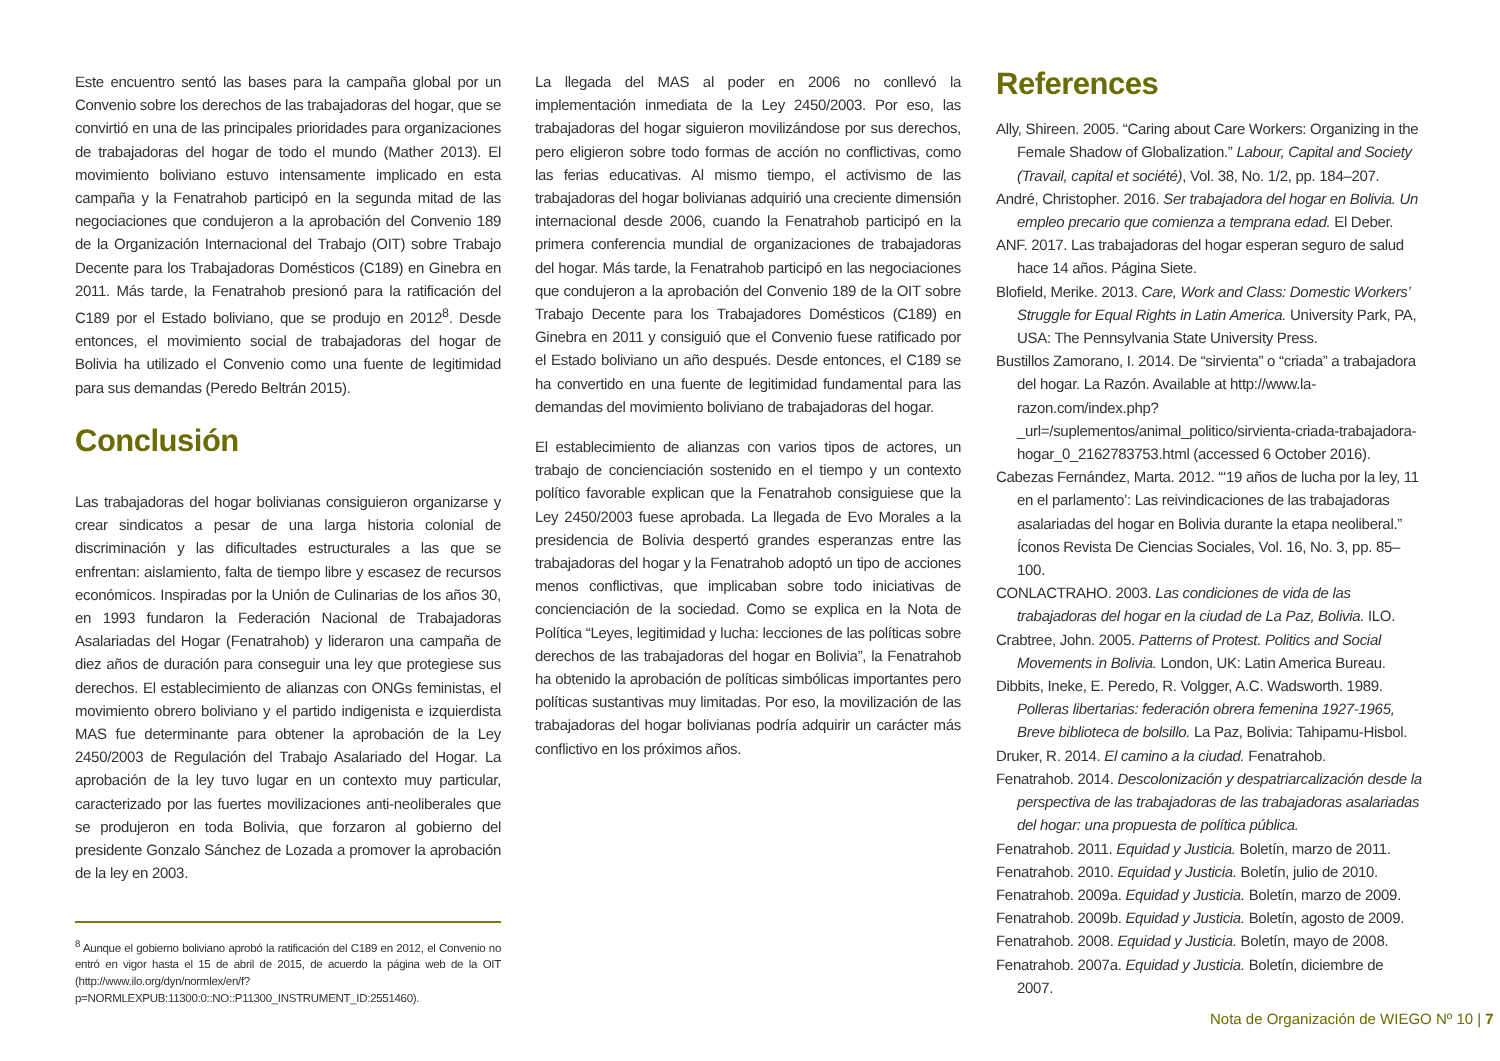Este encuentro sentó las bases para la campaña global por un Convenio sobre los derechos de las trabajadoras del hogar, que se convirtió en una de las principales prioridades para organizaciones de trabajadoras del hogar de todo el mundo (Mather 2013). El movimiento boliviano estuvo intensamente implicado en esta campaña y la Fenatrahob participó en la segunda mitad de las negociaciones que condujeron a la aprobación del Convenio 189 de la Organización Internacional del Trabajo (OIT) sobre Trabajo Decente para los Trabajadoras Domésticos (C189) en Ginebra en 2011. Más tarde, la Fenatrahob presionó para la ratificación del C189 por el Estado boliviano, que se produjo en 2012<sup>8</sup>. Desde entonces, el movimiento social de trabajadoras del hogar de Bolivia ha utilizado el Convenio como una fuente de legitimidad para sus demandas (Peredo Beltrán 2015).
Conclusión
Las trabajadoras del hogar bolivianas consiguieron organizarse y crear sindicatos a pesar de una larga historia colonial de discriminación y las dificultades estructurales a las que se enfrentan: aislamiento, falta de tiempo libre y escasez de recursos económicos. Inspiradas por la Unión de Culinarias de los años 30, en 1993 fundaron la Federación Nacional de Trabajadoras Asalariadas del Hogar (Fenatrahob) y lideraron una campaña de diez años de duración para conseguir una ley que protegiese sus derechos. El establecimiento de alianzas con ONGs feministas, el movimiento obrero boliviano y el partido indigenista e izquierdista MAS fue determinante para obtener la aprobación de la Ley 2450/2003 de Regulación del Trabajo Asalariado del Hogar. La aprobación de la ley tuvo lugar en un contexto muy particular, caracterizado por las fuertes movilizaciones anti-neoliberales que se produjeron en toda Bolivia, que forzaron al gobierno del presidente Gonzalo Sánchez de Lozada a promover la aprobación de la ley en 2003.
<sup>8</sup> Aunque el gobierno boliviano aprobó la ratificación del C189 en 2012, el Convenio no entró en vigor hasta el 15 de abril de 2015, de acuerdo la página web de la OIT (http://www.ilo.org/dyn/normlex/en/f?p=NORMLEXPUB:11300:0::NO::P11300_INSTRUMENT_ID:2551460).
La llegada del MAS al poder en 2006 no conllevó la implementación inmediata de la Ley 2450/2003. Por eso, las trabajadoras del hogar siguieron movilizándose por sus derechos, pero eligieron sobre todo formas de acción no conflictivas, como las ferias educativas. Al mismo tiempo, el activismo de las trabajadoras del hogar bolivianas adquirió una creciente dimensión internacional desde 2006, cuando la Fenatrahob participó en la primera conferencia mundial de organizaciones de trabajadoras del hogar. Más tarde, la Fenatrahob participó en las negociaciones que condujeron a la aprobación del Convenio 189 de la OIT sobre Trabajo Decente para los Trabajadores Domésticos (C189) en Ginebra en 2011 y consiguió que el Convenio fuese ratificado por el Estado boliviano un año después. Desde entonces, el C189 se ha convertido en una fuente de legitimidad fundamental para las demandas del movimiento boliviano de trabajadoras del hogar.
El establecimiento de alianzas con varios tipos de actores, un trabajo de concienciación sostenido en el tiempo y un contexto político favorable explican que la Fenatrahob consiguiese que la Ley 2450/2003 fuese aprobada. La llegada de Evo Morales a la presidencia de Bolivia despertó grandes esperanzas entre las trabajadoras del hogar y la Fenatrahob adoptó un tipo de acciones menos conflictivas, que implicaban sobre todo iniciativas de concienciación de la sociedad. Como se explica en la Nota de Política “Leyes, legitimidad y lucha: lecciones de las políticas sobre derechos de las trabajadoras del hogar en Bolivia”, la Fenatrahob ha obtenido la aprobación de políticas simbólicas importantes pero políticas sustantivas muy limitadas. Por eso, la movilización de las trabajadoras del hogar bolivianas podría adquirir un carácter más conflictivo en los próximos años.
References
Ally, Shireen. 2005. “Caring about Care Workers: Organizing in the Female Shadow of Globalization.” Labour, Capital and Society (Travail, capital et société), Vol. 38, No. 1/2, pp. 184–207.
André, Christopher. 2016. Ser trabajadora del hogar en Bolivia. Un empleo precario que comienza a temprana edad. El Deber.
ANF. 2017. Las trabajadoras del hogar esperan seguro de salud hace 14 años. Página Siete.
Blofield, Merike. 2013. Care, Work and Class: Domestic Workers’ Struggle for Equal Rights in Latin America. University Park, PA, USA: The Pennsylvania State University Press.
Bustillos Zamorano, I. 2014. De “sirvienta” o “criada” a trabajadora del hogar. La Razón. Available at http://www.la-razon.com/index.php?_url=/suplementos/animal_politico/sirvienta-criada-trabajadora-hogar_0_2162783753.html (accessed 6 October 2016).
Cabezas Fernández, Marta. 2012. “‘19 años de lucha por la ley, 11 en el parlamento’: Las reivindicaciones de las trabajadoras asalariadas del hogar en Bolivia durante la etapa neoliberal.” Íconos Revista De Ciencias Sociales, Vol. 16, No. 3, pp. 85–100.
CONLACTRAHO. 2003. Las condiciones de vida de las trabajadoras del hogar en la ciudad de La Paz, Bolivia. ILO.
Crabtree, John. 2005. Patterns of Protest. Politics and Social Movements in Bolivia. London, UK: Latin America Bureau.
Dibbits, Ineke, E. Peredo, R. Volgger, A.C. Wadsworth. 1989. Polleras libertarias: federación obrera femenina 1927-1965, Breve biblioteca de bolsillo. La Paz, Bolivia: Tahipamu-Hisbol.
Druker, R. 2014. El camino a la ciudad. Fenatrahob.
Fenatrahob. 2014. Descolonización y despatriarcalización desde la perspectiva de las trabajadoras de las trabajadoras asalariadas del hogar: una propuesta de política pública.
Fenatrahob. 2011. Equidad y Justicia. Boletín, marzo de 2011.
Fenatrahob. 2010. Equidad y Justicia. Boletín, julio de 2010.
Fenatrahob. 2009a. Equidad y Justicia. Boletín, marzo de 2009.
Fenatrahob. 2009b. Equidad y Justicia. Boletín, agosto de 2009.
Fenatrahob. 2008. Equidad y Justicia. Boletín, mayo de 2008.
Fenatrahob. 2007a. Equidad y Justicia. Boletín, diciembre de 2007.
Nota de Organización de WIEGO Nº 10 | 7